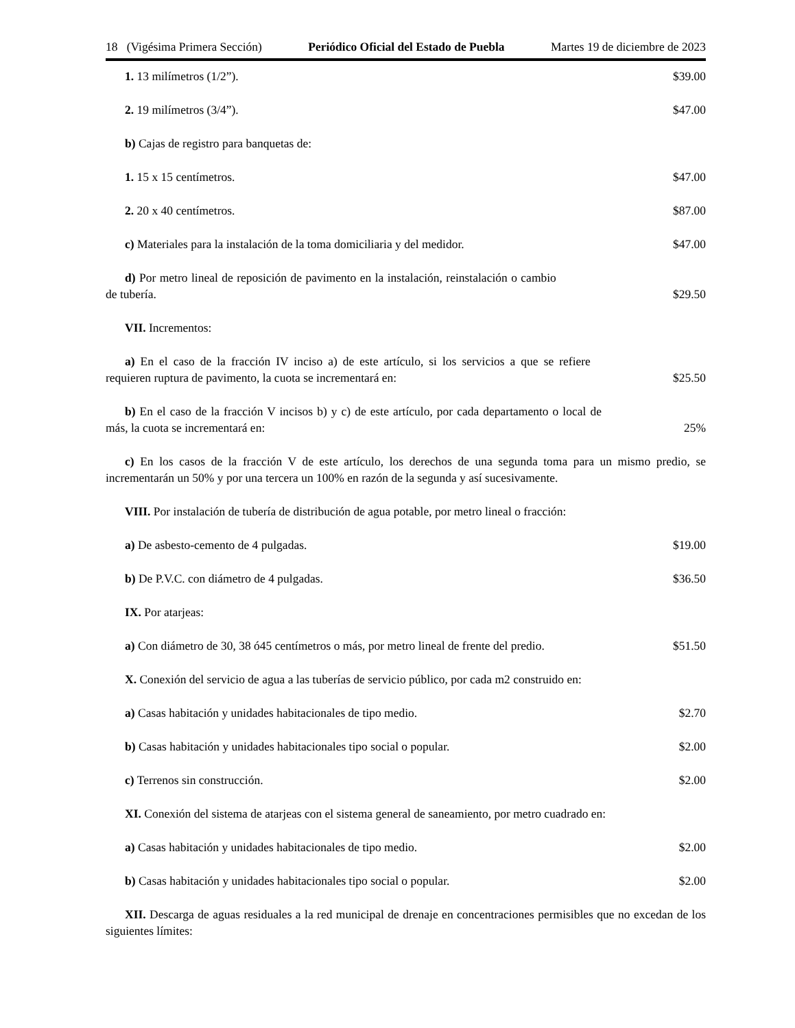18 (Vigésima Primera Sección) Periódico Oficial del Estado de Puebla Martes 19 de diciembre de 2023
1. 13 milímetros (1/2”).
$39.00
2. 19 milímetros (3/4”).
$47.00
b) Cajas de registro para banquetas de:
1. 15 x 15 centímetros.
$47.00
2. 20 x 40 centímetros.
$87.00
c) Materiales para la instalación de la toma domiciliaria y del medidor.
$47.00
d) Por metro lineal de reposición de pavimento en la instalación, reinstalación o cambio de tubería.
$29.50
VII. Incrementos:
a) En el caso de la fracción IV inciso a) de este artículo, si los servicios a que se refiere requieren ruptura de pavimento, la cuota se incrementará en:
$25.50
b) En el caso de la fracción V incisos b) y c) de este artículo, por cada departamento o local de más, la cuota se incrementará en:
25%
c) En los casos de la fracción V de este artículo, los derechos de una segunda toma para un mismo predio, se incrementarán un 50% y por una tercera un 100% en razón de la segunda y así sucesivamente.
VIII. Por instalación de tubería de distribución de agua potable, por metro lineal o fracción:
a) De asbesto-cemento de 4 pulgadas.
$19.00
b) De P.V.C. con diámetro de 4 pulgadas.
$36.50
IX. Por atarjeas:
a) Con diámetro de 30, 38 ó45 centímetros o más, por metro lineal de frente del predio.
$51.50
X. Conexión del servicio de agua a las tuberías de servicio público, por cada m2 construido en:
a) Casas habitación y unidades habitacionales de tipo medio.
$2.70
b) Casas habitación y unidades habitacionales tipo social o popular.
$2.00
c) Terrenos sin construcción.
$2.00
XI. Conexión del sistema de atarjeas con el sistema general de saneamiento, por metro cuadrado en:
a) Casas habitación y unidades habitacionales de tipo medio.
$2.00
b) Casas habitación y unidades habitacionales tipo social o popular.
$2.00
XII. Descarga de aguas residuales a la red municipal de drenaje en concentraciones permisibles que no excedan de los siguientes límites: